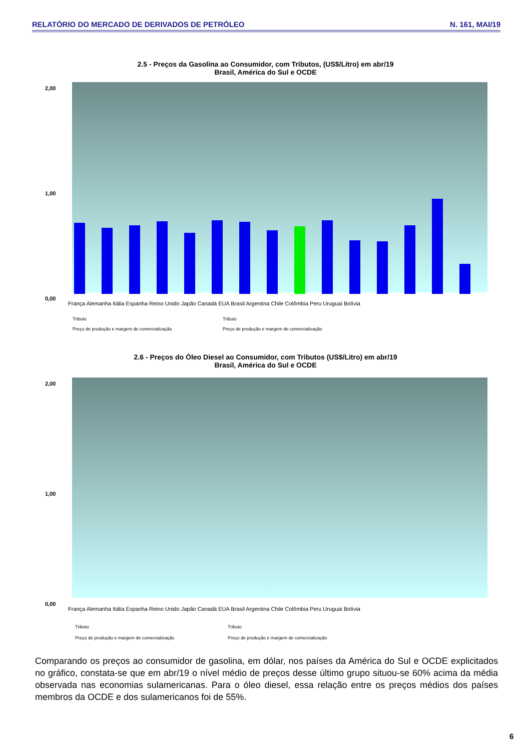RELATÓRIO DO MERCADO DE DERIVADOS DE PETRÓLEO N. 161, MAI/19
2.5 - Preços da Gasolina ao Consumidor, com Tributos, (US$/Litro) em abr/19
Brasil, América do Sul e OCDE
2,00
1,00
0,00
França Alemanha Itália Espanha Reino Unido Japão Canadá EUA Brasil Argentina Chile Colômbia Peru Uruguai Bolívia
Tributo
Preço de produção e margem de comercialização
Tributo
Preço de produção e margem de comercialização
2.6 - Preços do Óleo Diesel ao Consumidor, com Tributos (US$/Litro) em abr/19
Brasil, América do Sul e OCDE
2,00
1,00
0,00
França Alemanha Itália Espanha Reino Unido Japão Canadá EUA Brasil Argentina Chile Colômbia Peru Uruguai Bolívia
Tributo
Preço de produção e margem de comercialização
Tributo
Preço de produção e margem de comercialização
Comparando os preços ao consumidor de gasolina, em dólar, nos países da América do Sul e OCDE explicitados no gráfico, constata-se que em abr/19 o nível médio de preços desse último grupo situou-se 60% acima da média observada nas economias sulamericanas. Para o óleo diesel, essa relação entre os preços médios dos países membros da OCDE e dos sulamericanos foi de 55%.
6